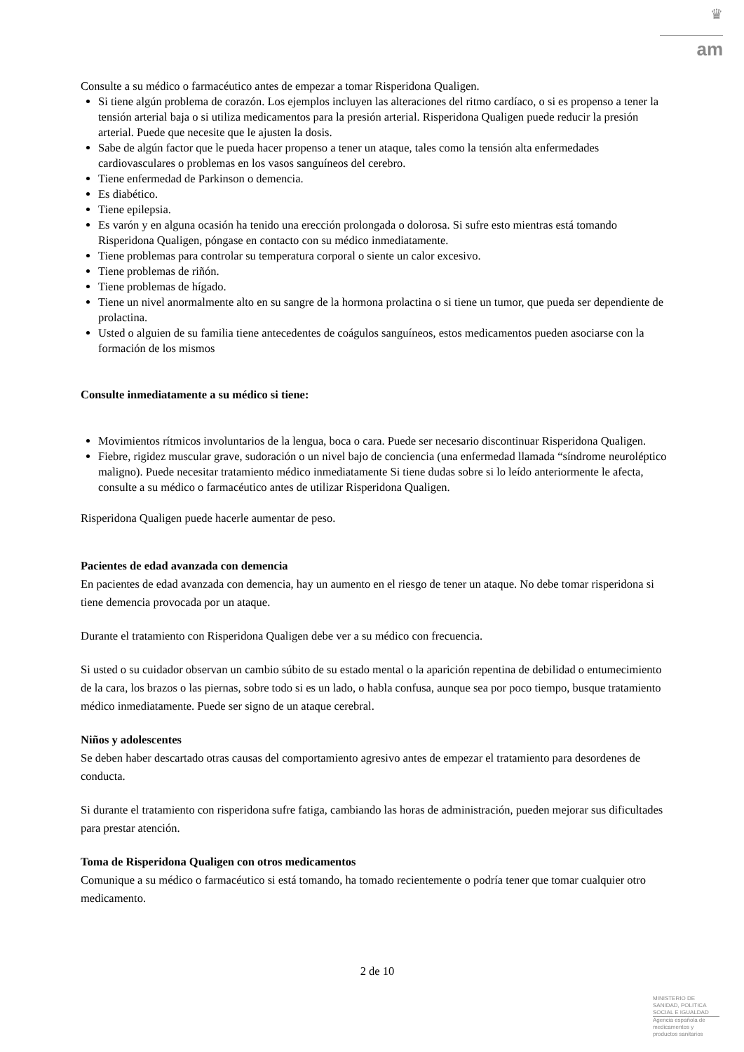♛
am
Consulte a su médico o farmacéutico antes de empezar a tomar Risperidona Qualigen.
Si tiene algún problema de corazón. Los ejemplos incluyen las alteraciones del ritmo cardíaco, o si es propenso a tener la tensión arterial baja o si utiliza medicamentos para la presión arterial. Risperidona Qualigen puede reducir la presión arterial. Puede que necesite que le ajusten la dosis.
Sabe de algún factor que le pueda hacer propenso a tener un ataque, tales como la tensión alta enfermedades cardiovasculares o problemas en los vasos sanguíneos del cerebro.
Tiene enfermedad de Parkinson o demencia.
Es diabético.
Tiene epilepsia.
Es varón y en alguna ocasión ha tenido una erección prolongada o dolorosa. Si sufre esto mientras está tomando Risperidona Qualigen, póngase en contacto con su médico inmediatamente.
Tiene problemas para controlar su temperatura corporal o siente un calor excesivo.
Tiene problemas de riñón.
Tiene problemas de hígado.
Tiene un nivel anormalmente alto en su sangre de la hormona prolactina o si tiene un tumor, que pueda ser dependiente de prolactina.
Usted o alguien de su familia tiene antecedentes de coágulos sanguíneos, estos medicamentos pueden asociarse con la formación de los mismos
Consulte inmediatamente a su médico si tiene:
Movimientos rítmicos involuntarios de la lengua, boca o cara. Puede ser necesario discontinuar Risperidona Qualigen.
Fiebre, rigidez muscular grave, sudoración o un nivel bajo de conciencia (una enfermedad llamada “síndrome neuroléptico maligno). Puede necesitar tratamiento médico inmediatamente Si tiene dudas sobre si lo leído anteriormente le afecta, consulte a su médico o farmacéutico antes de utilizar Risperidona Qualigen.
Risperidona Qualigen puede hacerle aumentar de peso.
Pacientes de edad avanzada con demencia
En pacientes de edad avanzada con demencia, hay un aumento en el riesgo de tener un ataque. No debe tomar risperidona si tiene demencia provocada por un ataque.
Durante el tratamiento con Risperidona Qualigen debe ver a su médico con frecuencia.
Si usted o su cuidador observan un cambio súbito de su estado mental o la aparición repentina de debilidad o entumecimiento de la cara, los brazos o las piernas, sobre todo si es un lado, o habla confusa, aunque sea por poco tiempo, busque tratamiento médico inmediatamente. Puede ser signo de un ataque cerebral.
Niños y adolescentes
Se deben haber descartado otras causas del comportamiento agresivo antes de empezar el tratamiento para desordenes de conducta.
Si durante el tratamiento con risperidona sufre fatiga, cambiando las horas de administración, pueden mejorar sus dificultades para prestar atención.
Toma de Risperidona Qualigen con otros medicamentos
Comunique a su médico o farmacéutico si está tomando, ha tomado recientemente o podría tener que tomar cualquier otro medicamento.
2 de 10
MINISTERIO DE
SANIDAD, POLITICA
SOCIAL E IGUALDAD
Agencia española de
medicamentos y
productos sanitarios